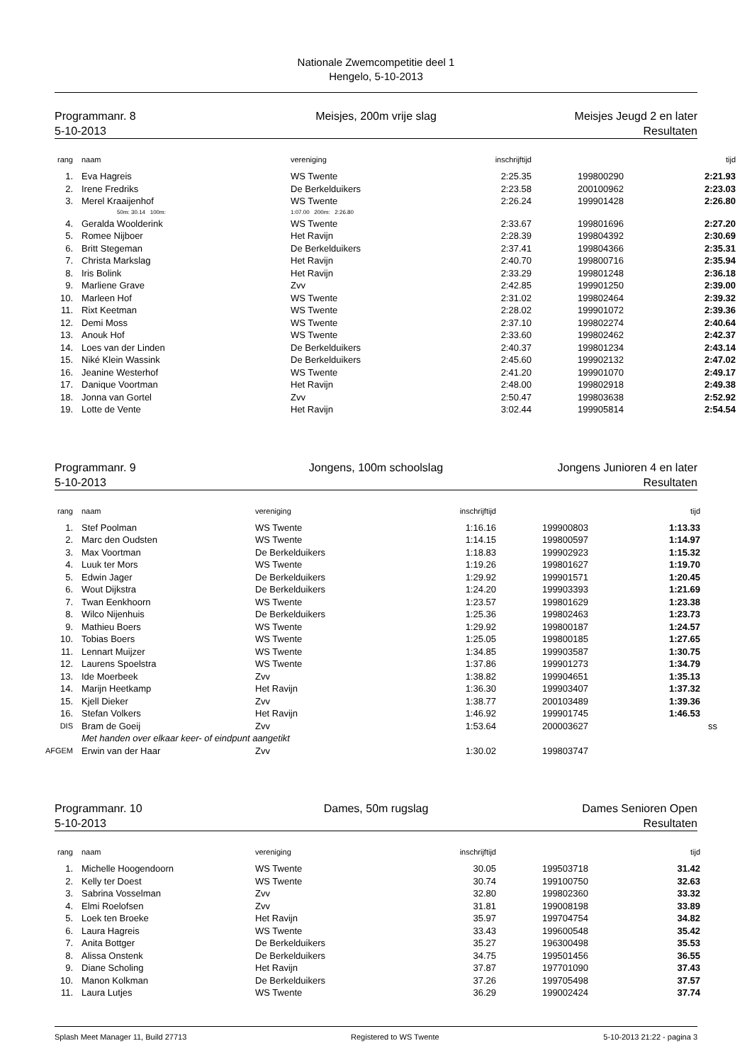Nationale Zwemcompetitie deel 1
Hengelo, 5-10-2013
Programmanr. 8
5-10-2013
Meisjes, 200m vrije slag Meisjes Jeugd 2 en later
Resultaten
| rang | naam | vereniging | inschrijftijd | | tijd |
| --- | --- | --- | --- | --- | --- |
| 1. | Eva Hagreis | WS Twente | 2:25.35 | 199800290 | 2:21.93 |
| 2. | Irene Fredriks | De Berkelduikers | 2:23.58 | 200100962 | 2:23.03 |
| 3. | Merel Kraaijenhof | WS Twente | 2:26.24 | 199901428 | 2:26.80 |
| | 50m: 30.14 100m: | 1:07.00 200m: 2:26.80 | | | |
| 4. | Geralda Woolderink | WS Twente | 2:33.67 | 199801696 | 2:27.20 |
| 5. | Romee Nijboer | Het Ravijn | 2:28.39 | 199804392 | 2:30.69 |
| 6. | Britt Stegeman | De Berkelduikers | 2:37.41 | 199804366 | 2:35.31 |
| 7. | Christa Markslag | Het Ravijn | 2:40.70 | 199800716 | 2:35.94 |
| 8. | Iris Bolink | Het Ravijn | 2:33.29 | 199801248 | 2:36.18 |
| 9. | Marliene Grave | Zvv | 2:42.85 | 199901250 | 2:39.00 |
| 10. | Marleen Hof | WS Twente | 2:31.02 | 199802464 | 2:39.32 |
| 11. | Rixt Keetman | WS Twente | 2:28.02 | 199901072 | 2:39.36 |
| 12. | Demi Moss | WS Twente | 2:37.10 | 199802274 | 2:40.64 |
| 13. | Anouk Hof | WS Twente | 2:33.60 | 199802462 | 2:42.37 |
| 14. | Loes van der Linden | De Berkelduikers | 2:40.37 | 199801234 | 2:43.14 |
| 15. | Niké Klein Wassink | De Berkelduikers | 2:45.60 | 199902132 | 2:47.02 |
| 16. | Jeanine Westerhof | WS Twente | 2:41.20 | 199901070 | 2:49.17 |
| 17. | Danique Voortman | Het Ravijn | 2:48.00 | 199802918 | 2:49.38 |
| 18. | Jonna van Gortel | Zvv | 2:50.47 | 199803638 | 2:52.92 |
| 19. | Lotte de Vente | Het Ravijn | 3:02.44 | 199905814 | 2:54.54 |
Programmanr. 9
5-10-2013
Jongens, 100m schoolslag Jongens Junioren 4 en later
Resultaten
| rang | naam | vereniging | inschrijftijd | | tijd |
| --- | --- | --- | --- | --- | --- |
| 1. | Stef Poolman | WS Twente | 1:16.16 | 199900803 | 1:13.33 |
| 2. | Marc den Oudsten | WS Twente | 1:14.15 | 199800597 | 1:14.97 |
| 3. | Max Voortman | De Berkelduikers | 1:18.83 | 199902923 | 1:15.32 |
| 4. | Luuk ter Mors | WS Twente | 1:19.26 | 199801627 | 1:19.70 |
| 5. | Edwin Jager | De Berkelduikers | 1:29.92 | 199901571 | 1:20.45 |
| 6. | Wout Dijkstra | De Berkelduikers | 1:24.20 | 199903393 | 1:21.69 |
| 7. | Twan Eenkhoorn | WS Twente | 1:23.57 | 199801629 | 1:23.38 |
| 8. | Wilco Nijenhuis | De Berkelduikers | 1:25.36 | 199802463 | 1:23.73 |
| 9. | Mathieu Boers | WS Twente | 1:29.92 | 199800187 | 1:24.57 |
| 10. | Tobias Boers | WS Twente | 1:25.05 | 199800185 | 1:27.65 |
| 11. | Lennart Muijzer | WS Twente | 1:34.85 | 199903587 | 1:30.75 |
| 12. | Laurens Spoelstra | WS Twente | 1:37.86 | 199901273 | 1:34.79 |
| 13. | Ide Moerbeek | Zvv | 1:38.82 | 199904651 | 1:35.13 |
| 14. | Marijn Heetkamp | Het Ravijn | 1:36.30 | 199903407 | 1:37.32 |
| 15. | Kjell Dieker | Zvv | 1:38.77 | 200103489 | 1:39.36 |
| 16. | Stefan Volkers | Het Ravijn | 1:46.92 | 199901745 | 1:46.53 |
| DIS | Bram de Goeij | Zvv | 1:53.64 | 200003627 | ss |
| | Met handen over elkaar keer- of eindpunt aangetikt | | | | |
| AFGEM | Erwin van der Haar | Zvv | 1:30.02 | 199803747 | |
Programmanr. 10
5-10-2013
Dames, 50m rugslag Dames Senioren Open
Resultaten
| rang | naam | vereniging | inschrijftijd | | tijd |
| --- | --- | --- | --- | --- | --- |
| 1. | Michelle Hoogendoorn | WS Twente | 30.05 | 199503718 | 31.42 |
| 2. | Kelly ter Doest | WS Twente | 30.74 | 199100750 | 32.63 |
| 3. | Sabrina Vosselman | Zvv | 32.80 | 199802360 | 33.32 |
| 4. | Elmi Roelofsen | Zvv | 31.81 | 199008198 | 33.89 |
| 5. | Loek ten Broeke | Het Ravijn | 35.97 | 199704754 | 34.82 |
| 6. | Laura Hagreis | WS Twente | 33.43 | 199600548 | 35.42 |
| 7. | Anita Bottger | De Berkelduikers | 35.27 | 196300498 | 35.53 |
| 8. | Alissa Onstenk | De Berkelduikers | 34.75 | 199501456 | 36.55 |
| 9. | Diane Scholing | Het Ravijn | 37.87 | 197701090 | 37.43 |
| 10. | Manon Kolkman | De Berkelduikers | 37.26 | 199705498 | 37.57 |
| 11. | Laura Lutjes | WS Twente | 36.29 | 199002424 | 37.74 |
Splash Meet Manager 11, Build 27713 Registered to WS Twente 5-10-2013 21:22 - pagina 3